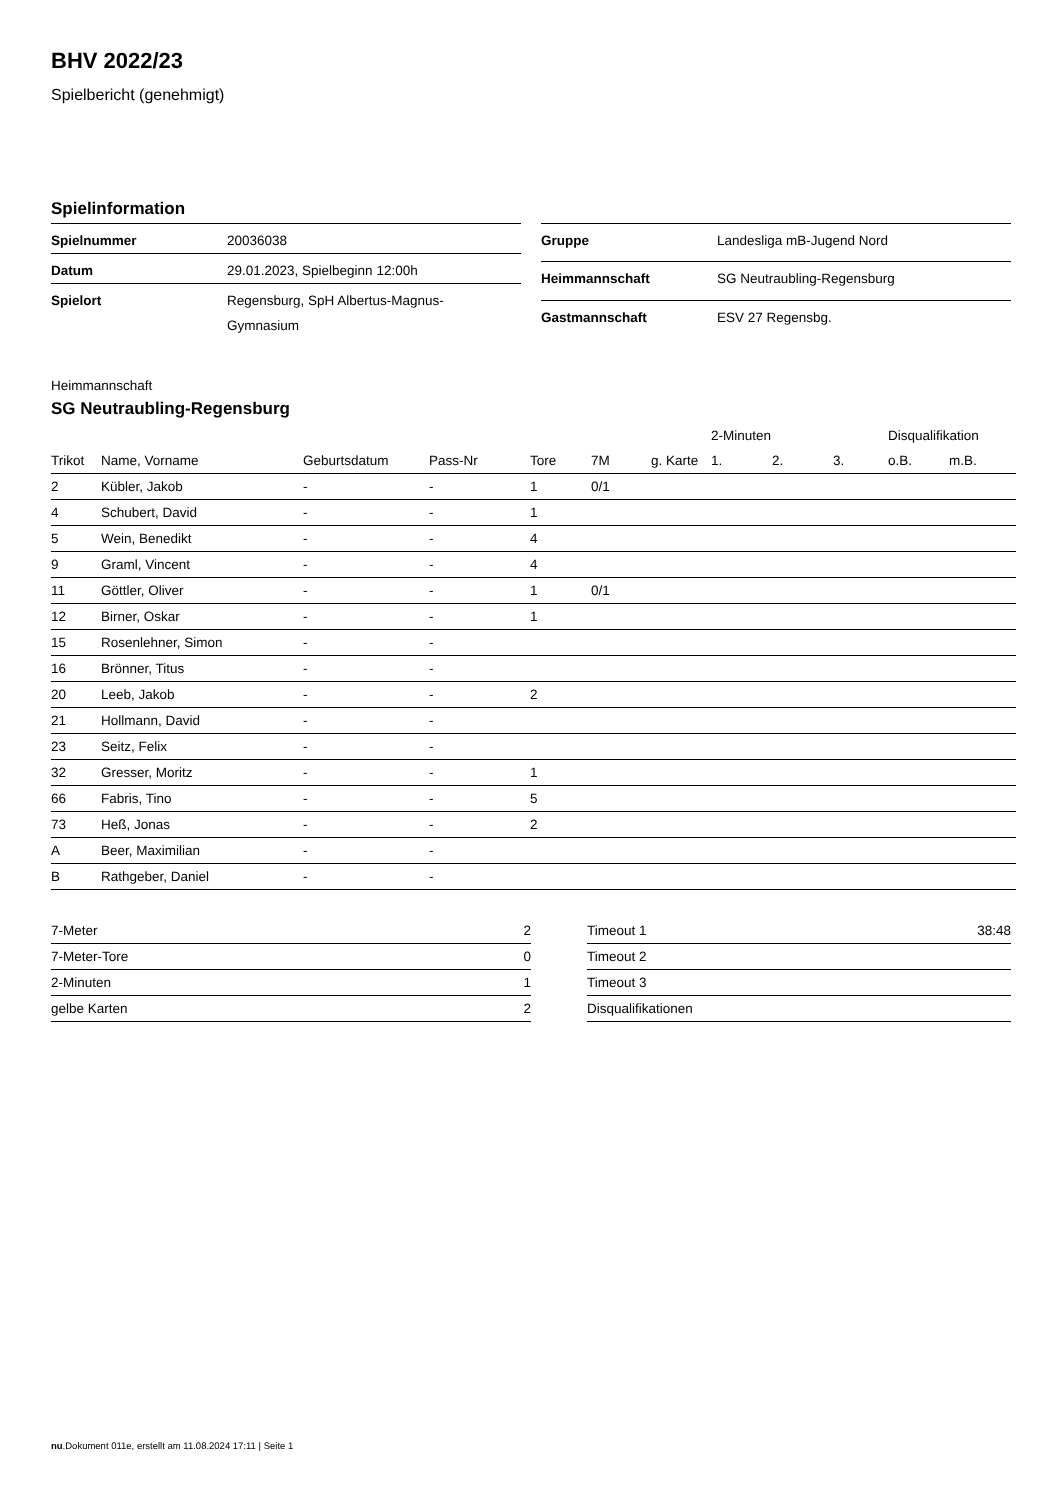BHV 2022/23
Spielbericht (genehmigt)
Spielinformation
| Spielnummer | 20036038 |
| Datum | 29.01.2023, Spielbeginn 12:00h |
| Spielort | Regensburg, SpH Albertus-Magnus- Gymnasium |
| Gruppe | Landesliga mB-Jugend Nord |
| Heimmannschaft | SG Neutraubling-Regensburg |
| Gastmannschaft | ESV 27 Regensbg. |
Heimmannschaft
SG Neutraubling-Regensburg
| | | | | | | | 2-Minuten | | | Disqualifikation | |
| --- | --- | --- | --- | --- | --- | --- | --- | --- | --- | --- | --- |
| Trikot | Name, Vorname | Geburtsdatum | Pass-Nr | Tore | 7M | g. Karte | 1. | 2. | 3. | o.B. | m.B. |
| 2 | Kübler, Jakob | - | - | 1 | 0/1 | | | | | | |
| 4 | Schubert, David | - | - | 1 | | | | | | | |
| 5 | Wein, Benedikt | - | - | 4 | | | | | | | |
| 9 | Graml, Vincent | - | - | 4 | | | | | | | |
| 11 | Göttler, Oliver | - | - | 1 | 0/1 | | | | | | |
| 12 | Birner, Oskar | - | - | 1 | | | | | | | |
| 15 | Rosenlehner, Simon | - | - | | | | | | | | |
| 16 | Brönner, Titus | - | - | | | | | | | | |
| 20 | Leeb, Jakob | - | - | 2 | | | | | | | |
| 21 | Hollmann, David | - | - | | | | | | | | |
| 23 | Seitz, Felix | - | - | | | | | | | | |
| 32 | Gresser, Moritz | - | - | 1 | | | | | | | |
| 66 | Fabris, Tino | - | - | 5 | | | | | | | |
| 73 | Heß, Jonas | - | - | 2 | | | | | | | |
| A | Beer, Maximilian | - | - | | | | | | | | |
| B | Rathgeber, Daniel | - | - | | | | | | | | |
| 7-Meter | 2 |
| 7-Meter-Tore | 0 |
| 2-Minuten | 1 |
| gelbe Karten | 2 |
| Timeout 1 | 38:48 |
| Timeout 2 | |
| Timeout 3 | |
| Disqualifikationen | |
nu.Dokument 011e, erstellt am 11.08.2024 17:11 | Seite 1